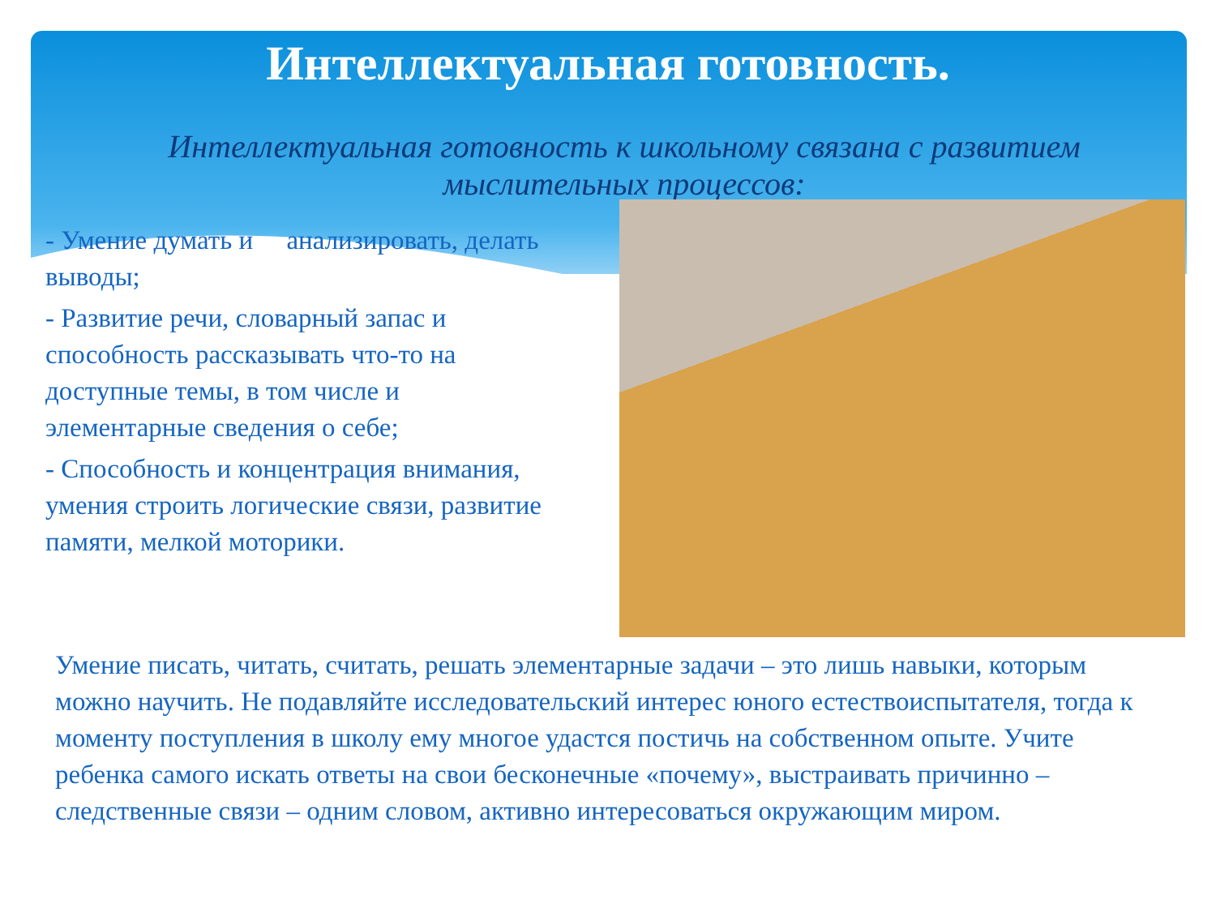Интеллектуальная готовность.
Интеллектуальная готовность к школьному связана с развитием мыслительных процессов:
- Умение думать и анализировать, делать выводы;
- Развитие речи, словарный запас и способность рассказывать что-то на доступные темы, в том числе и элементарные сведения о себе;
- Способность и концентрация внимания, умения строить логические связи, развитие памяти, мелкой моторики.
Умение писать, читать, считать, решать элементарные задачи – это лишь навыки, которым можно научить. Не подавляйте исследовательский интерес юного естествоиспытателя, тогда к моменту поступления в школу ему многое удастся постичь на собственном опыте. Учите ребенка самого искать ответы на свои бесконечные «почему», выстраивать причинно – следственные связи – одним словом, активно интересоваться окружающим миром.